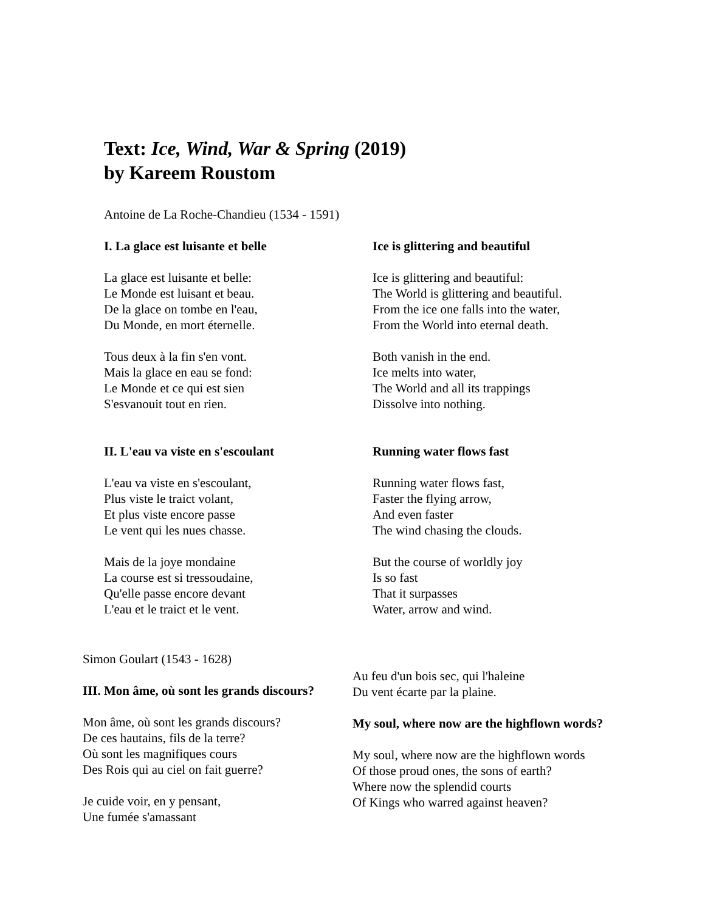Text: Ice, Wind, War & Spring (2019)
by Kareem Roustom
Antoine de La Roche-Chandieu (1534 - 1591)
I. La glace est luisante et belle
La glace est luisante et belle:
Le Monde est luisant et beau.
De la glace on tombe en l'eau,
Du Monde, en mort éternelle.
Tous deux à la fin s'en vont.
Mais la glace en eau se fond:
Le Monde et ce qui est sien
S'esvanouit tout en rien.
II. L'eau va viste en s'escoulant
L'eau va viste en s'escoulant,
Plus viste le traict volant,
Et plus viste encore passe
Le vent qui les nues chasse.
Mais de la joye mondaine
La course est si tressoudaine,
Qu'elle passe encore devant
L'eau et le traict et le vent.
Ice is glittering and beautiful
Ice is glittering and beautiful:
The World is glittering and beautiful.
From the ice one falls into the water,
From the World into eternal death.
Both vanish in the end.
Ice melts into water,
The World and all its trappings
Dissolve into nothing.
Running water flows fast
Running water flows fast,
Faster the flying arrow,
And even faster
The wind chasing the clouds.
But the course of worldly joy
Is so fast
That it surpasses
Water, arrow and wind.
Simon Goulart (1543 - 1628)
III. Mon âme, où sont les grands discours?
Mon âme, où sont les grands discours?
De ces hautains, fils de la terre?
Où sont les magnifiques cours
Des Rois qui au ciel on fait guerre?
Je cuide voir, en y pensant,
Une fumée s'amassant
Au feu d'un bois sec, qui l'haleine
Du vent écarte par la plaine.
My soul, where now are the highflown words?
My soul, where now are the highflown words
Of those proud ones, the sons of earth?
Where now the splendid courts
Of Kings who warred against heaven?